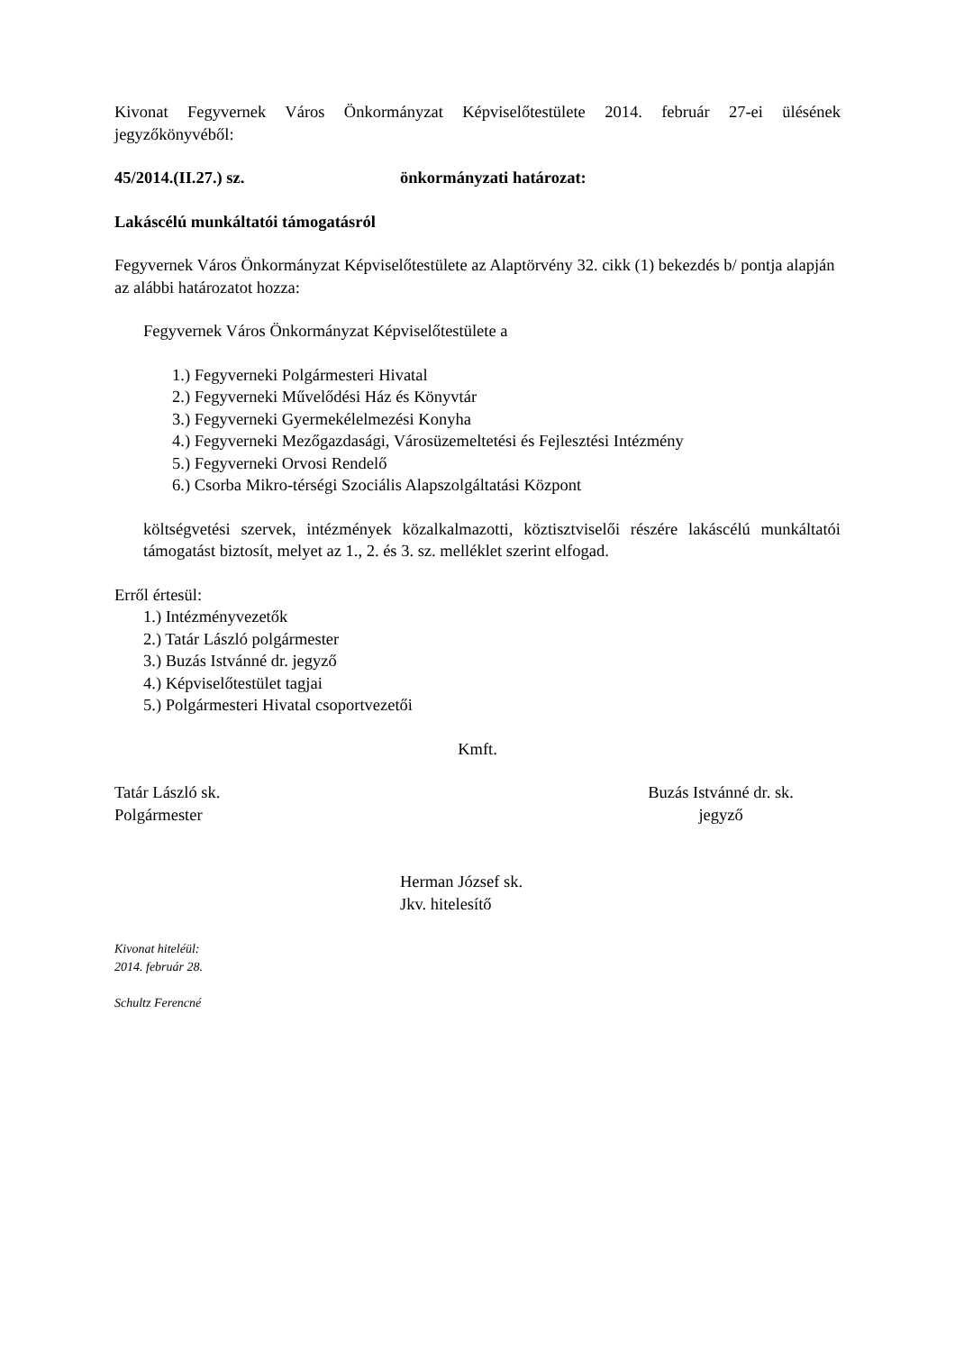Kivonat Fegyvernek Város Önkormányzat Képviselőtestülete 2014. február 27-ei ülésének jegyzőkönyvéből:
45/2014.(II.27.) sz. önkormányzati határozat:
Lakáscélú munkáltatói támogatásról
Fegyvernek Város Önkormányzat Képviselőtestülete az Alaptörvény 32. cikk (1) bekezdés b/ pontja alapján az alábbi határozatot hozza:
Fegyvernek Város Önkormányzat Képviselőtestülete a
1.) Fegyverneki Polgármesteri Hivatal
2.) Fegyverneki Művelődési Ház és Könyvtár
3.) Fegyverneki Gyermekélelmezési Konyha
4.) Fegyverneki Mezőgazdasági, Városüzemeltetési és Fejlesztési Intézmény
5.) Fegyverneki Orvosi Rendelő
6.) Csorba Mikro-térségi Szociális Alapszolgáltatási Központ
költségvetési szervek, intézmények közalkalmazotti, köztisztviselői részére lakáscélú munkáltatói támogatást biztosít, melyet az 1., 2. és 3. sz. melléklet szerint elfogad.
Erről értesül:
1.) Intézményvezetők
2.) Tatár László polgármester
3.) Buzás Istvánné dr. jegyző
4.) Képviselőtestület tagjai
5.) Polgármesteri Hivatal csoportvezetői
Kmft.
Tatár László sk.
Polgármester
Buzás Istvánné dr. sk.
jegyző
Herman József sk.
Jkv. hitelesítő
Kivonat hiteléül:
2014. február 28.
Schultz Ferencné